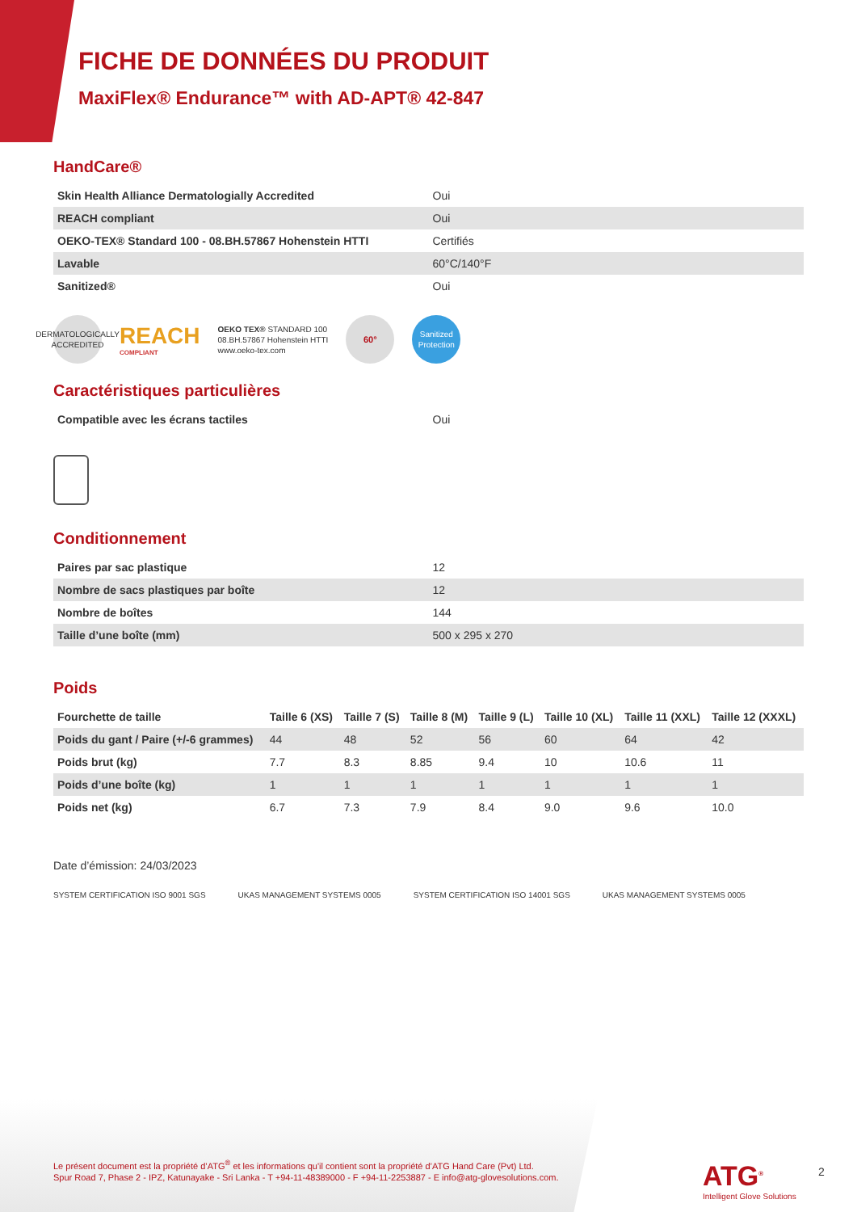FICHE DE DONNÉES DU PRODUIT
MaxiFlex® Endurance™ with AD-APT® 42-847
HandCare®
| Skin Health Alliance Dermatologially Accredited | Oui |
| REACH compliant | Oui |
| OEKO-TEX® Standard 100 - 08.BH.57867 Hohenstein HTTI | Certifiés |
| Lavable | 60°C/140°F |
| Sanitized® | Oui |
DERMATOLOGICALLY ACCREDITED
REACH
COMPLIANT
OEKO TEX® STANDARD 100
08.BH.57867 Hohenstein HTTI
www.oeko-tex.com
60°
Sanitized Protection
Caractéristiques particulières
| Compatible avec les écrans tactiles | Oui |
Conditionnement
| Paires par sac plastique | 12 |
| Nombre de sacs plastiques par boîte | 12 |
| Nombre de boîtes | 144 |
| Taille d’une boîte (mm) | 500 x 295 x 270 |
Poids
| Fourchette de taille | Taille 6 (XS) | Taille 7 (S) | Taille 8 (M) | Taille 9 (L) | Taille 10 (XL) | Taille 11 (XXL) | Taille 12 (XXXL) |
| --- | --- | --- | --- | --- | --- | --- | --- |
| Poids du gant / Paire (+/-6 grammes) | 44 | 48 | 52 | 56 | 60 | 64 | 42 |
| Poids brut (kg) | 7.7 | 8.3 | 8.85 | 9.4 | 10 | 10.6 | 11 |
| Poids d’une boîte (kg) | 1 | 1 | 1 | 1 | 1 | 1 | 1 |
| Poids net (kg) | 6.7 | 7.3 | 7.9 | 8.4 | 9.0 | 9.6 | 10.0 |
Date d’émission: 24/03/2023
SYSTEM CERTIFICATION ISO 9001 SGS
UKAS MANAGEMENT SYSTEMS 0005
SYSTEM CERTIFICATION ISO 14001 SGS
UKAS MANAGEMENT SYSTEMS 0005
Le présent document est la propriété d’ATG<sup>®</sup> et les informations qu'il contient sont la propriété d’ATG Hand Care (Pvt) Ltd.
Spur Road 7, Phase 2 - IPZ, Katunayake - Sri Lanka - T +94-11-48389000 - F +94-11-2253887 - E info@atg-glovesolutions.com.
ATG<sup>®</sup>
Intelligent Glove Solutions
2